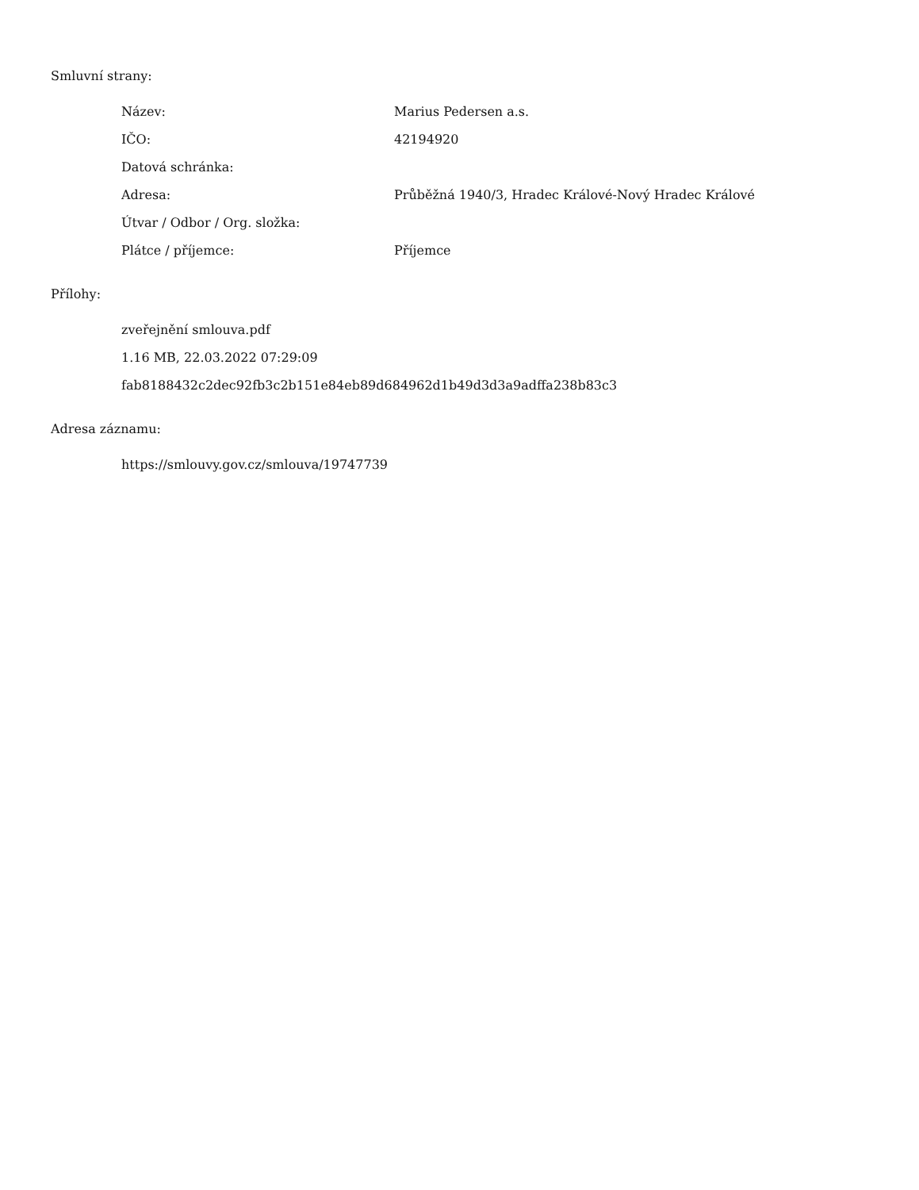Smluvní strany:
| Název: | Marius Pedersen a.s. |
| IČO: | 42194920 |
| Datová schránka: | |
| Adresa: | Průběžná 1940/3, Hradec Králové-Nový Hradec Králové |
| Útvar / Odbor / Org. složka: | |
| Plátce / příjemce: | Příjemce |
Přílohy:
zveřejnění smlouva.pdf
1.16 MB, 22.03.2022 07:29:09
fab8188432c2dec92fb3c2b151e84eb89d684962d1b49d3d3a9adffa238b83c3
Adresa záznamu:
https://smlouvy.gov.cz/smlouva/19747739